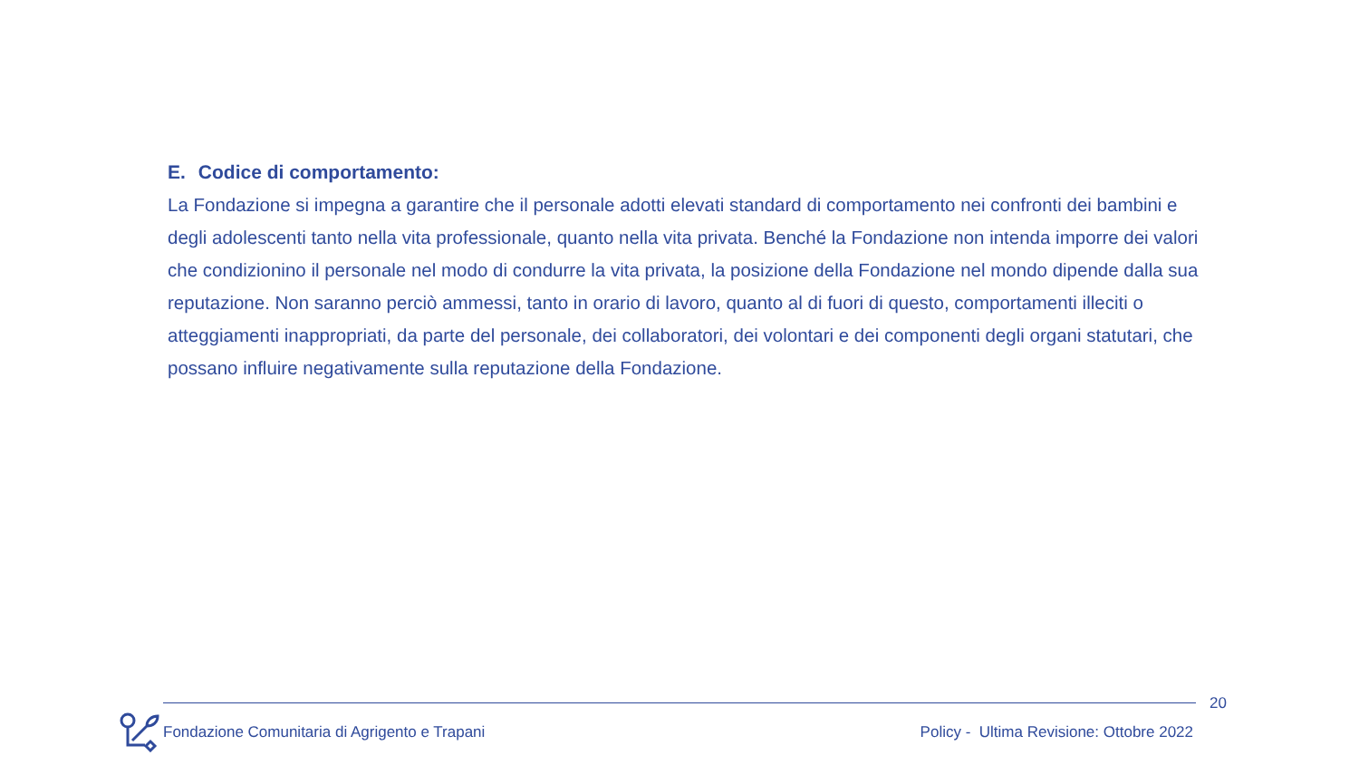E. Codice di comportamento:
La Fondazione si impegna a garantire che il personale adotti elevati standard di comportamento nei confronti dei bambini e degli adolescenti tanto nella vita professionale, quanto nella vita privata. Benché la Fondazione non intenda imporre dei valori che condizionino il personale nel modo di condurre la vita privata, la posizione della Fondazione nel mondo dipende dalla sua reputazione. Non saranno perciò ammessi, tanto in orario di lavoro, quanto al di fuori di questo, comportamenti illeciti o atteggiamenti inappropriati, da parte del personale, dei collaboratori, dei volontari e dei componenti degli organi statutari, che possano influire negativamente sulla reputazione della Fondazione.
20
Fondazione Comunitaria di Agrigento e Trapani
Policy - Ultima Revisione: Ottobre 2022